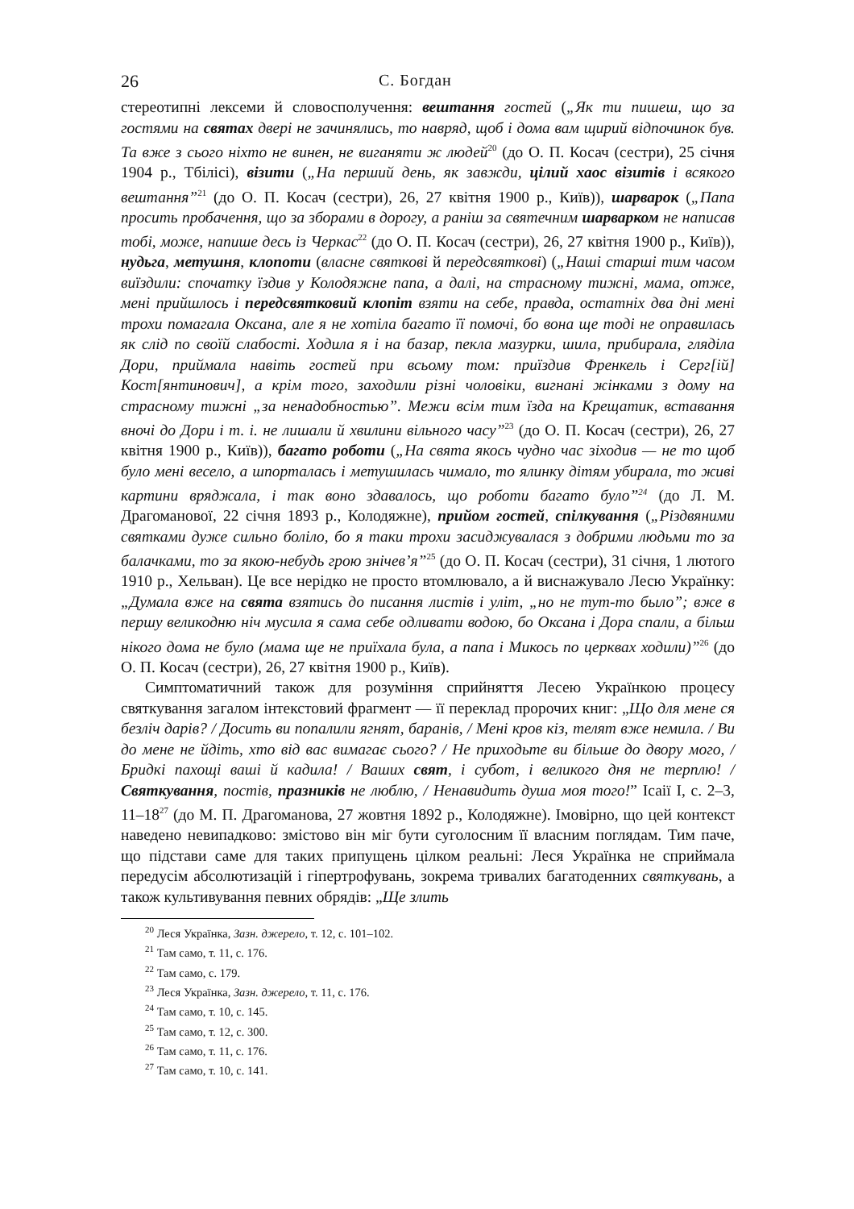26 С. Богдан
стереотипні лексеми й словосполучення: вештання гостей („Як ти пишеш, що за гостями на святах двері не зачинялись, то навряд, щоб і дома вам щирий відпочинок був. Та вже з сього ніхто не винен, не виганяти ж людей<sup>20</sup> (до О. П. Косач (сестри), 25 січня 1904 р., Тбілісі), візити („На перший день, як завжди, цілий хаос візитів і всякого вештання”<sup>21</sup> (до О. П. Косач (сестри), 26, 27 квітня 1900 р., Київ)), шарварок („Папа просить пробачення, що за зборами в дорогу, а раніш за святечним шарварком не написав тобі, може, напише десь із Черкас<sup>22</sup> (до О. П. Косач (сестри), 26, 27 квітня 1900 р., Київ)), нудьга, метушня, клопоти (власне святкові й передсвяткові) („Наші старші тим часом виїздили: спочатку їздив у Колодяжне папа, а далі, на страсному тижні, мама, отже, мені прийшлось і передсвятковий клопіт взяти на себе, правда, остатніх два дні мені трохи помагала Оксана, але я не хотіла багато її помочі, бо вона ще тоді не оправилась як слід по своїй слабості. Ходила я і на базар, пекла мазурки, шила, прибирала, гляділа Дори, приймала навіть гостей при всьому том: приїздив Френкель і Серг[ій] Кост[янтинович], а крім того, заходили різні чоловіки, вигнані жінками з дому на страсному тижні „за ненадобностью”. Межи всім тим їзда на Крещатик, вставання вночі до Дори і т. і. не лишали й хвилини вільного часу”<sup>23</sup> (до О. П. Косач (сестри), 26, 27 квітня 1900 р., Київ)), багато роботи („На свята якось чудно час зіходив — не то щоб було мені весело, а шпорталась і метушилась чимало, то ялинку дітям убирала, то живі картини вряджала, і так воно здавалось, що роботи багато було”<sup>24</sup> (до Л. М. Драгоманової, 22 січня 1893 р., Колодяжне), прийом гостей, спілкування („Різдвяними святками дуже сильно боліло, бо я таки трохи засиджувалася з добрими людьми то за балачками, то за якою-небудь грою знічев’я”<sup>25</sup> (до О. П. Косач (сестри), 31 січня, 1 лютого 1910 р., Хельван). Це все нерідко не просто втомлювало, а й виснажувало Лесю Українку: „Думала вже на свята взятись до писання листів і уліт, „но не тут-то было”; вже в першу великодню ніч мусила я сама себе одливати водою, бо Оксана і Дора спали, а більш нікого дома не було (мама ще не приїхала була, а папа і Микось по церквах ходили)”<sup>26</sup> (до О. П. Косач (сестри), 26, 27 квітня 1900 р., Київ).
Симптоматичний також для розуміння сприйняття Лесею Українкою процесу святкування загалом інтекстовий фрагмент — її переклад пророчих книг: „Що для мене ся безліч дарів? / Досить ви попалили ягнят, баранів, / Мені кров кіз, телят вже немила. / Ви до мене не йдіть, хто від вас вимагає сього? / Не приходьте ви більше до двору мого, / Бридкі пахощі ваші й кадила! / Ваших свят, і субот, і великого дня не терплю! / Святкування, постів, празників не люблю, / Ненавидить душа моя того!” Ісаії I, с. 2–3, 11–18<sup>27</sup> (до М. П. Драгоманова, 27 жовтня 1892 р., Колодяжне). Імовірно, що цей контекст наведено невипадково: змістово він міг бути суголосним її власним поглядам. Тим паче, що підстави саме для таких припущень цілком реальні: Леся Українка не сприймала передусім абсолютизацій і гіпертрофувань, зокрема тривалих багатоденних святкувань, а також культивування певних обрядів: „Ще злить
<sup>20</sup> Леся Українка, Зазн. джерело, т. 12, с. 101–102.
<sup>21</sup> Там само, т. 11, с. 176.
<sup>22</sup> Там само, с. 179.
<sup>23</sup> Леся Українка, Зазн. джерело, т. 11, с. 176.
<sup>24</sup> Там само, т. 10, с. 145.
<sup>25</sup> Там само, т. 12, с. 300.
<sup>26</sup> Там само, т. 11, с. 176.
<sup>27</sup> Там само, т. 10, с. 141.